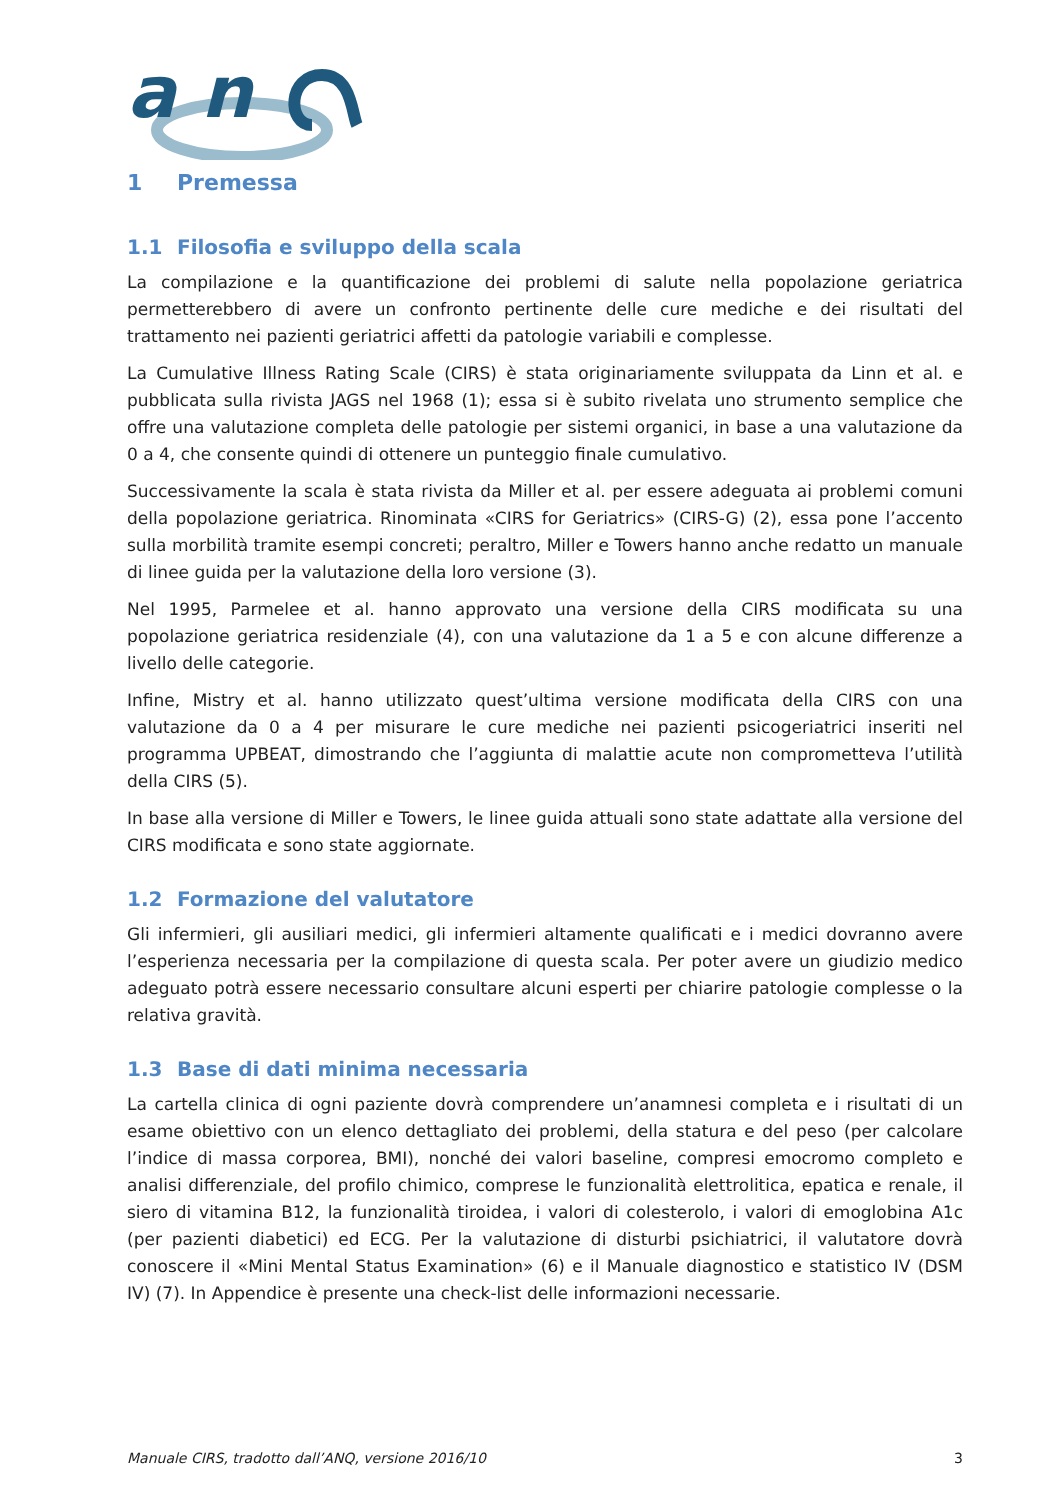a n
1 Premessa
1.1 Filosofia e sviluppo della scala
La compilazione e la quantificazione dei problemi di salute nella popolazione geriatrica permetterebbero di avere un confronto pertinente delle cure mediche e dei risultati del trattamento nei pazienti geriatrici affetti da patologie variabili e complesse.
La Cumulative Illness Rating Scale (CIRS) è stata originariamente sviluppata da Linn et al. e pubblicata sulla rivista JAGS nel 1968 (1); essa si è subito rivelata uno strumento semplice che offre una valutazione completa delle patologie per sistemi organici, in base a una valutazione da 0 a 4, che consente quindi di ottenere un punteggio finale cumulativo.
Successivamente la scala è stata rivista da Miller et al. per essere adeguata ai problemi comuni della popolazione geriatrica. Rinominata «CIRS for Geriatrics» (CIRS-G) (2), essa pone l’accento sulla morbilità tramite esempi concreti; peraltro, Miller e Towers hanno anche redatto un manuale di linee guida per la valutazione della loro versione (3).
Nel 1995, Parmelee et al. hanno approvato una versione della CIRS modificata su una popolazione geriatrica residenziale (4), con una valutazione da 1 a 5 e con alcune differenze a livello delle categorie.
Infine, Mistry et al. hanno utilizzato quest’ultima versione modificata della CIRS con una valutazione da 0 a 4 per misurare le cure mediche nei pazienti psicogeriatrici inseriti nel programma UPBEAT, dimostrando che l’aggiunta di malattie acute non comprometteva l’utilità della CIRS (5).
In base alla versione di Miller e Towers, le linee guida attuali sono state adattate alla versione del CIRS modificata e sono state aggiornate.
1.2 Formazione del valutatore
Gli infermieri, gli ausiliari medici, gli infermieri altamente qualificati e i medici dovranno avere l’esperienza necessaria per la compilazione di questa scala. Per poter avere un giudizio medico adeguato potrà essere necessario consultare alcuni esperti per chiarire patologie complesse o la relativa gravità.
1.3 Base di dati minima necessaria
La cartella clinica di ogni paziente dovrà comprendere un’anamnesi completa e i risultati di un esame obiettivo con un elenco dettagliato dei problemi, della statura e del peso (per calcolare l’indice di massa corporea, BMI), nonché dei valori baseline, compresi emocromo completo e analisi differenziale, del profilo chimico, comprese le funzionalità elettrolitica, epatica e renale, il siero di vitamina B12, la funzionalità tiroidea, i valori di colesterolo, i valori di emoglobina A1c (per pazienti diabetici) ed ECG. Per la valutazione di disturbi psichiatrici, il valutatore dovrà conoscere il «Mini Mental Status Examination» (6) e il Manuale diagnostico e statistico IV (DSM IV) (7). In Appendice è presente una check-list delle informazioni necessarie.
Manuale CIRS, tradotto dall’ANQ, versione 2016/10 3